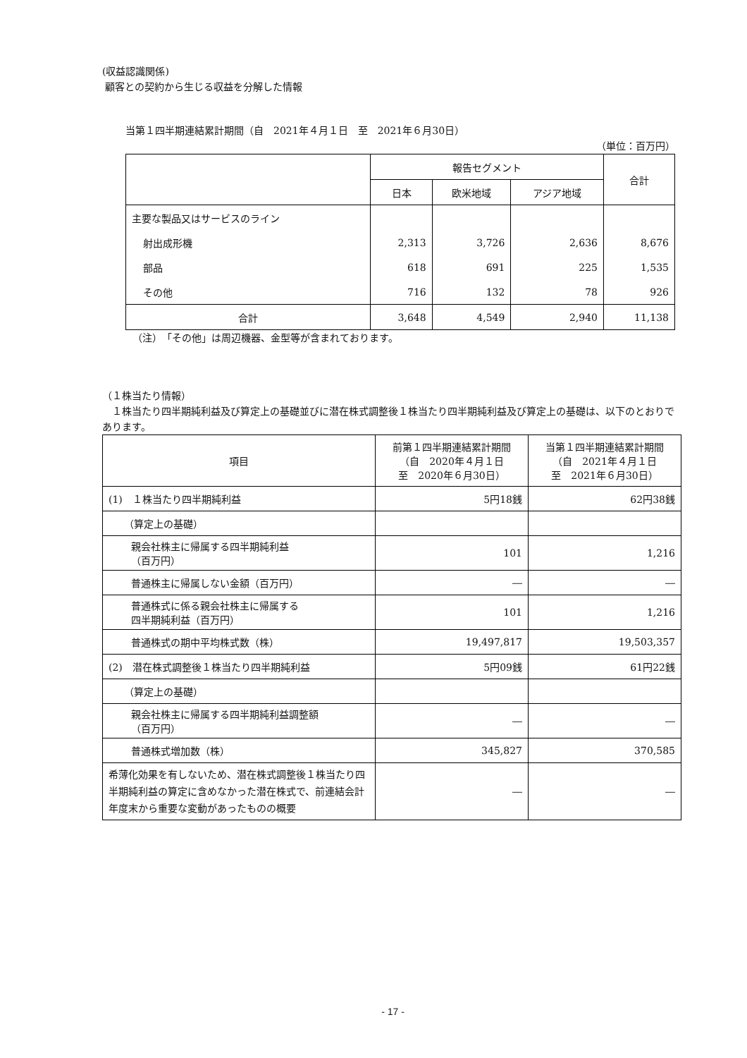(収益認識関係)
顧客との契約から生じる収益を分解した情報
当第１四半期連結累計期間（自　2021年４月１日　至　2021年６月30日）
（単位：百万円）
| | 報告セグメント | | | 合計 |
| --- | --- | --- | --- | --- |
| | 日本 | 欧米地域 | アジア地域 | |
| 主要な製品又はサービスのライン | | | | |
| 射出成形機 | 2,313 | 3,726 | 2,636 | 8,676 |
| 部品 | 618 | 691 | 225 | 1,535 |
| その他 | 716 | 132 | 78 | 926 |
| 合計 | 3,648 | 4,549 | 2,940 | 11,138 |
（注）　「その他」は周辺機器、金型等が含まれております。
（１株当たり情報）
　１株当たり四半期純利益及び算定上の基礎並びに潜在株式調整後１株当たり四半期純利益及び算定上の基礎は、以下のとおりであります。
| 項目 | 前第１四半期連結累計期間 （自 2020年４月１日 至 2020年６月30日） | 当第１四半期連結累計期間 （自 2021年４月１日 至 2021年６月30日） |
| (1) １株当たり四半期純利益 | 5円18銭 | 62円38銭 |
| （算定上の基礎） | | |
| 親会社株主に帰属する四半期純利益 （百万円） | 101 | 1,216 |
| 普通株主に帰属しない金額（百万円） | ― | ― |
| 普通株式に係る親会社株主に帰属する 四半期純利益（百万円） | 101 | 1,216 |
| 普通株式の期中平均株式数（株） | 19,497,817 | 19,503,357 |
| (2) 潜在株式調整後１株当たり四半期純利益 | 5円09銭 | 61円22銭 |
| （算定上の基礎） | | |
| 親会社株主に帰属する四半期純利益調整額 （百万円） | ― | ― |
| 普通株式増加数（株） | 345,827 | 370,585 |
| 希薄化効果を有しないため、潜在株式調整後１株当たり四半期純利益の算定に含めなかった潜在株式で、前連結会計年度末から重要な変動があったものの概要 | ― | ― |
- 17 -